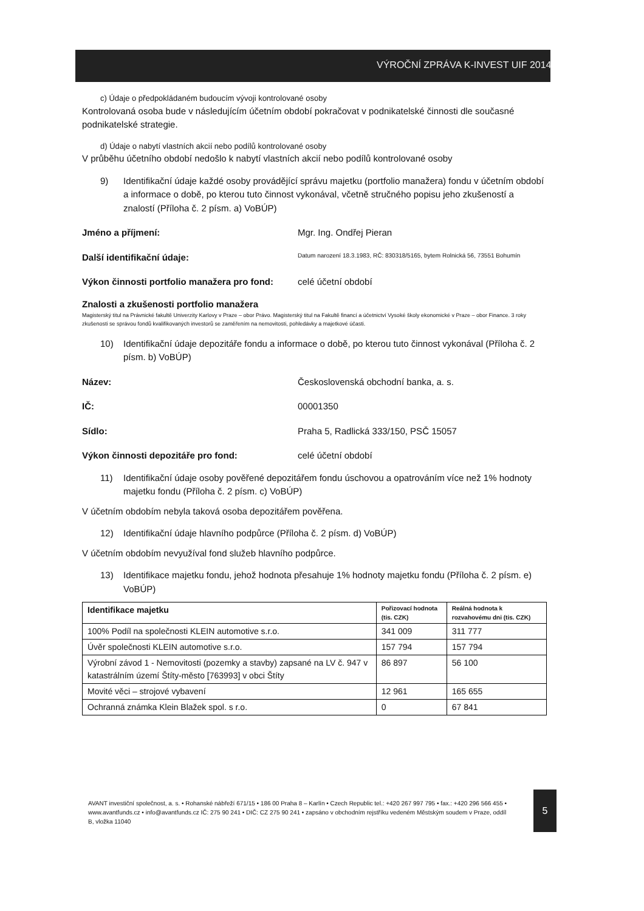VÝROČNÍ ZPRÁVA K-INVEST UIF 2014
c) Údaje o předpokládaném budoucím vývoji kontrolované osoby
Kontrolovaná osoba bude v následujícím účetním období pokračovat v podnikatelské činnosti dle současné podnikatelské strategie.
d) Údaje o nabytí vlastních akcií nebo podílů kontrolované osoby
V průběhu účetního období nedošlo k nabytí vlastních akcií nebo podílů kontrolované osoby
9) Identifikační údaje každé osoby provádějící správu majetku (portfolio manažera) fondu v účetním období a informace o době, po kterou tuto činnost vykonával, včetně stručného popisu jeho zkušeností a znalostí (Příloha č. 2 písm. a) VoBÚP)
Jméno a příjmení: Mgr. Ing. Ondřej Pieran
Další identifikační údaje:
Datum narození 18.3.1983, RČ: 830318/5165, bytem Rolnická 56, 73551 Bohumín
Výkon činnosti portfolio manažera pro fond:
celé účetní období
Znalosti a zkušenosti portfolio manažera
Magisterský titul na Právnické fakultě Univerzity Karlovy v Praze – obor Právo. Magisterský titul na Fakultě financí a účetnictví Vysoké školy ekonomické v Praze – obor Finance. 3 roky zkušenosti se správou fondů kvalifikovaných investorů se zaměřením na nemovitosti, pohledávky a majetkové účasti.
10) Identifikační údaje depozitáře fondu a informace o době, po kterou tuto činnost vykonával (Příloha č. 2 písm. b) VoBÚP)
Název: Československá obchodní banka, a. s.
IČ: 00001350
Sídlo: Praha 5, Radlická 333/150, PSČ 15057
Výkon činnosti depozitáře pro fond: celé účetní období
11) Identifikační údaje osoby pověřené depozitářem fondu úschovou a opatrováním více než 1% hodnoty majetku fondu (Příloha č. 2 písm. c) VoBÚP)
V účetním obdobím nebyla taková osoba depozitářem pověřena.
12) Identifikační údaje hlavního podpůrce (Příloha č. 2 písm. d) VoBÚP)
V účetním obdobím nevyužíval fond služeb hlavního podpůrce.
13) Identifikace majetku fondu, jehož hodnota přesahuje 1% hodnoty majetku fondu (Příloha č. 2 písm. e) VoBÚP)
| Identifikace majetku | Pořizovací hodnota (tis. CZK) | Reálná hodnota k rozvahovému dni (tis. CZK) |
| --- | --- | --- |
| 100% Podíl na společnosti KLEIN automotive s.r.o. | 341 009 | 311 777 |
| Úvěr společnosti KLEIN automotive s.r.o. | 157 794 | 157 794 |
| Výrobní závod 1 - Nemovitosti (pozemky a stavby) zapsané na LV č. 947 v katastrálním území Štíty-město [763993] v obci Štíty | 86 897 | 56 100 |
| Movité věci – strojové vybavení | 12 961 | 165 655 |
| Ochranná známka Klein Blažek spol. s r.o. | 0 | 67 841 |
AVANT investiční společnost, a. s. • Rohanské nábřeží 671/15 • 186 00 Praha 8 – Karlín • Czech Republic tel.: +420 267 997 795 • fax.: +420 296 566 455 • www.avantfunds.cz • info@avantfunds.cz IČ: 275 90 241 • DIČ: CZ 275 90 241 • zapsáno v obchodním rejstříku vedeném Městským soudem v Praze, oddíl B, vložka 11040
5